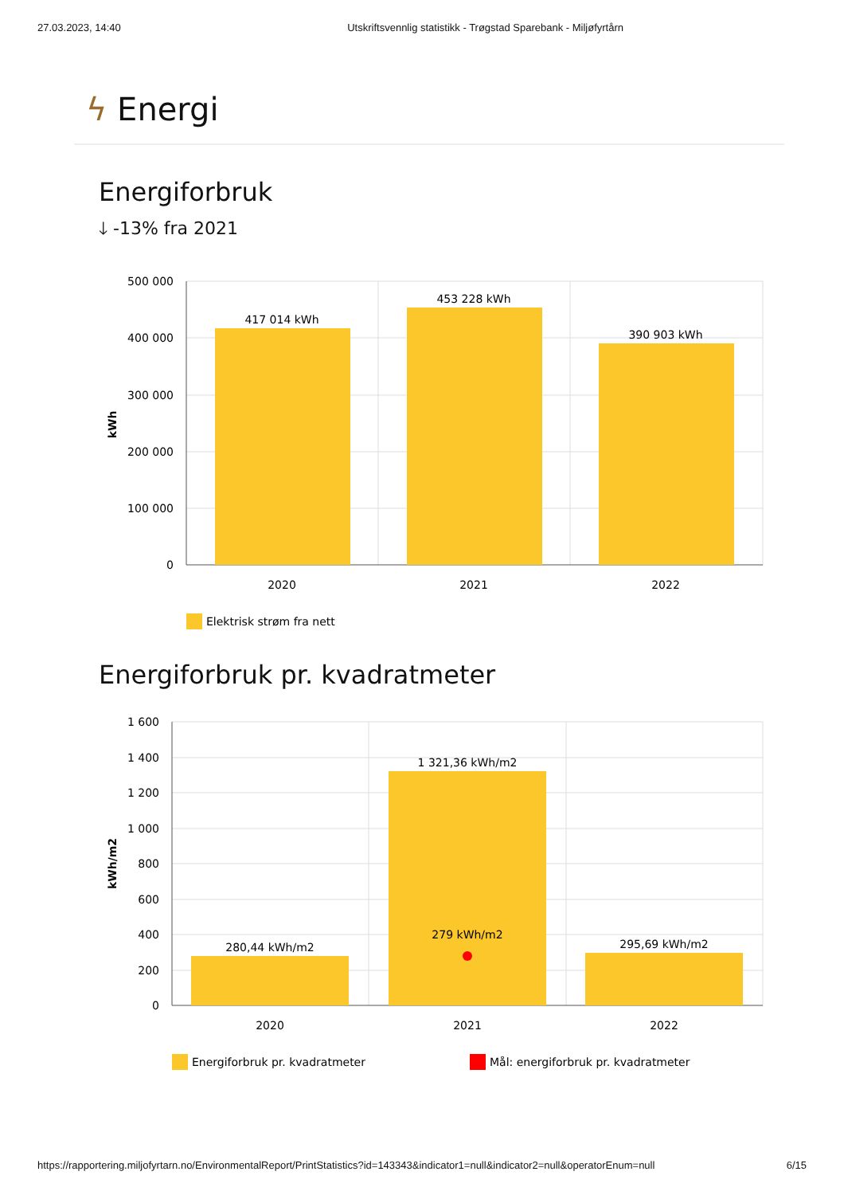27.03.2023, 14:40 Utskriftsvennlig statistikk - Trøgstad Sparebank - Miljøfyrtårn
ϟ Energi
Energiforbruk
🡓 -13% fra 2021
500 000
400 000
300 000
200 000
100 000
0
417 014 kWh
453 228 kWh
390 903 kWh
2020
2021
2022
kWh
Elektrisk strøm fra nett
Energiforbruk pr. kvadratmeter
1 600
1 400
1 200
1 000
800
600
400
200
0
280,44 kWh/m2
1 321,36 kWh/m2
279 kWh/m2
295,69 kWh/m2
2020
2021
2022
kWh/m2
Energiforbruk pr. kvadratmeter
Mål: energiforbruk pr. kvadratmeter
https://rapportering.miljofyrtarn.no/EnvironmentalReport/PrintStatistics?id=143343&indicator1=null&indicator2=null&operatorEnum=null 6/15